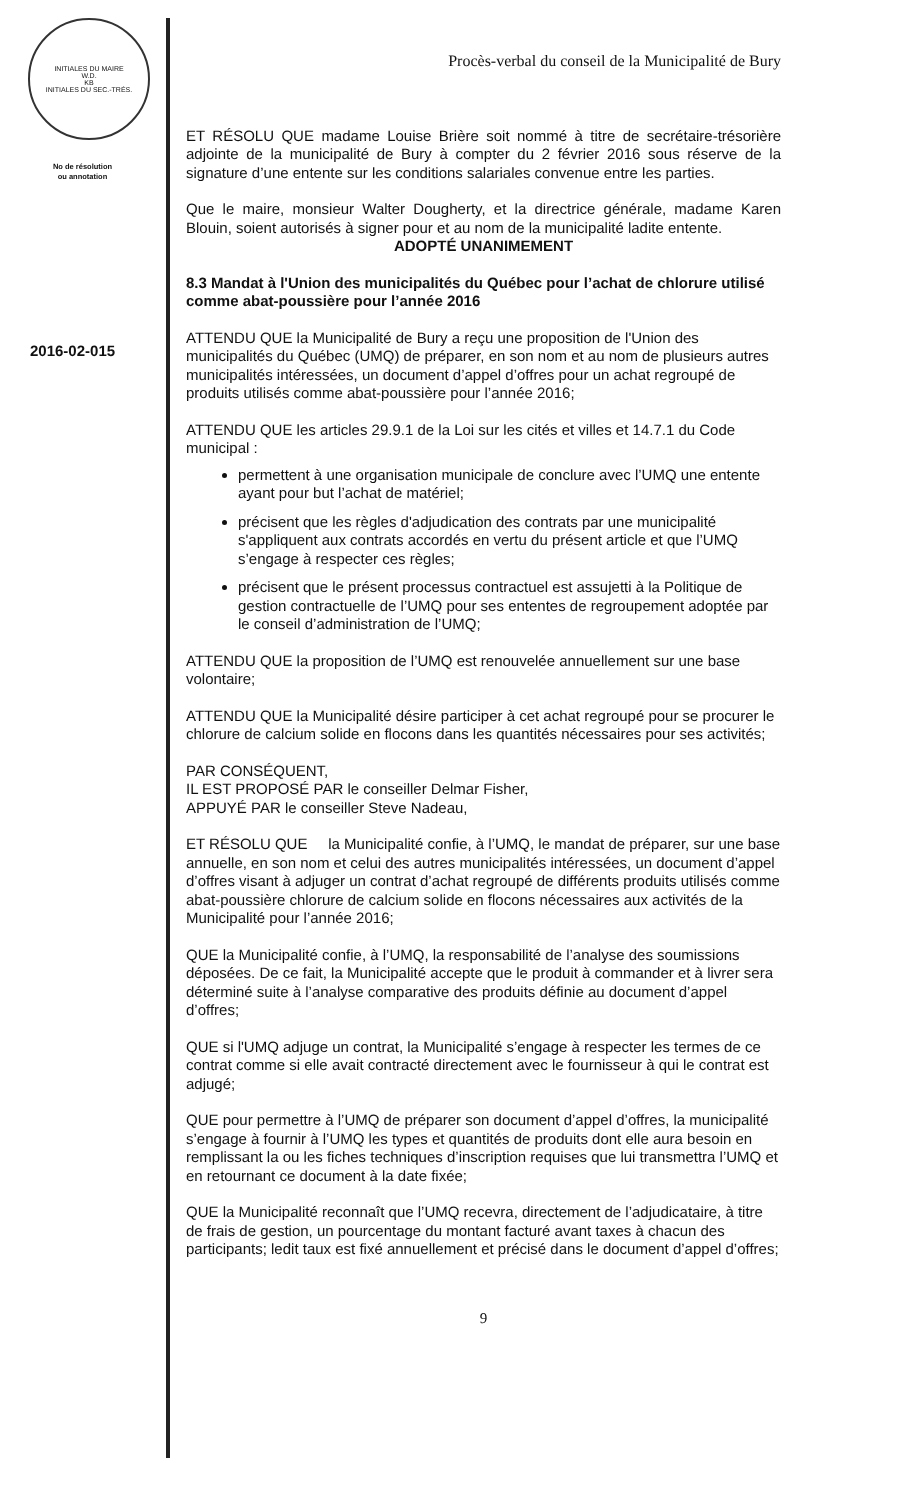INITIALES DU MAIRE
W.D.
KB
INITIALES DU SEC.-TRÉS.
No de résolution
ou annotation
2016-02-015
Procès-verbal du conseil de la Municipalité de Bury
ET RÉSOLU QUE madame Louise Brière soit nommé à titre de secrétaire-trésorière adjointe de la municipalité de Bury à compter du 2 février 2016 sous réserve de la signature d’une entente sur les conditions salariales convenue entre les parties.
Que le maire, monsieur Walter Dougherty, et la directrice générale, madame Karen Blouin, soient autorisés à signer pour et au nom de la municipalité ladite entente.
ADOPTÉ UNANIMEMENT
8.3 Mandat à l'Union des municipalités du Québec pour l’achat de chlorure utilisé comme abat-poussière pour l’année 2016
ATTENDU QUE la Municipalité de Bury a reçu une proposition de l'Union des municipalités du Québec (UMQ) de préparer, en son nom et au nom de plusieurs autres municipalités intéressées, un document d’appel d’offres pour un achat regroupé de produits utilisés comme abat-poussière pour l’année 2016;
ATTENDU QUE les articles 29.9.1 de la Loi sur les cités et villes et 14.7.1 du Code municipal :
permettent à une organisation municipale de conclure avec l’UMQ une entente ayant pour but l’achat de matériel;
précisent que les règles d'adjudication des contrats par une municipalité s'appliquent aux contrats accordés en vertu du présent article et que l’UMQ s’engage à respecter ces règles;
précisent que le présent processus contractuel est assujetti à la Politique de gestion contractuelle de l’UMQ pour ses ententes de regroupement adoptée par le conseil d’administration de l’UMQ;
ATTENDU QUE la proposition de l’UMQ est renouvelée annuellement sur une base volontaire;
ATTENDU QUE la Municipalité désire participer à cet achat regroupé pour se procurer le chlorure de calcium solide en flocons dans les quantités nécessaires pour ses activités;
PAR CONSÉQUENT,
IL EST PROPOSÉ PAR le conseiller Delmar Fisher,
APPUYÉ PAR le conseiller Steve Nadeau,
ET RÉSOLU QUE la Municipalité confie, à l’UMQ, le mandat de préparer, sur une base annuelle, en son nom et celui des autres municipalités intéressées, un document d’appel d’offres visant à adjuger un contrat d’achat regroupé de différents produits utilisés comme abat-poussière chlorure de calcium solide en flocons nécessaires aux activités de la Municipalité pour l’année 2016;
QUE la Municipalité confie, à l’UMQ, la responsabilité de l’analyse des soumissions déposées. De ce fait, la Municipalité accepte que le produit à commander et à livrer sera déterminé suite à l’analyse comparative des produits définie au document d’appel d’offres;
QUE si l'UMQ adjuge un contrat, la Municipalité s’engage à respecter les termes de ce contrat comme si elle avait contracté directement avec le fournisseur à qui le contrat est adjugé;
QUE pour permettre à l’UMQ de préparer son document d’appel d’offres, la municipalité s’engage à fournir à l’UMQ les types et quantités de produits dont elle aura besoin en remplissant la ou les fiches techniques d’inscription requises que lui transmettra l’UMQ et en retournant ce document à la date fixée;
QUE la Municipalité reconnaît que l’UMQ recevra, directement de l’adjudicataire, à titre de frais de gestion, un pourcentage du montant facturé avant taxes à chacun des participants; ledit taux est fixé annuellement et précisé dans le document d’appel d’offres;
9